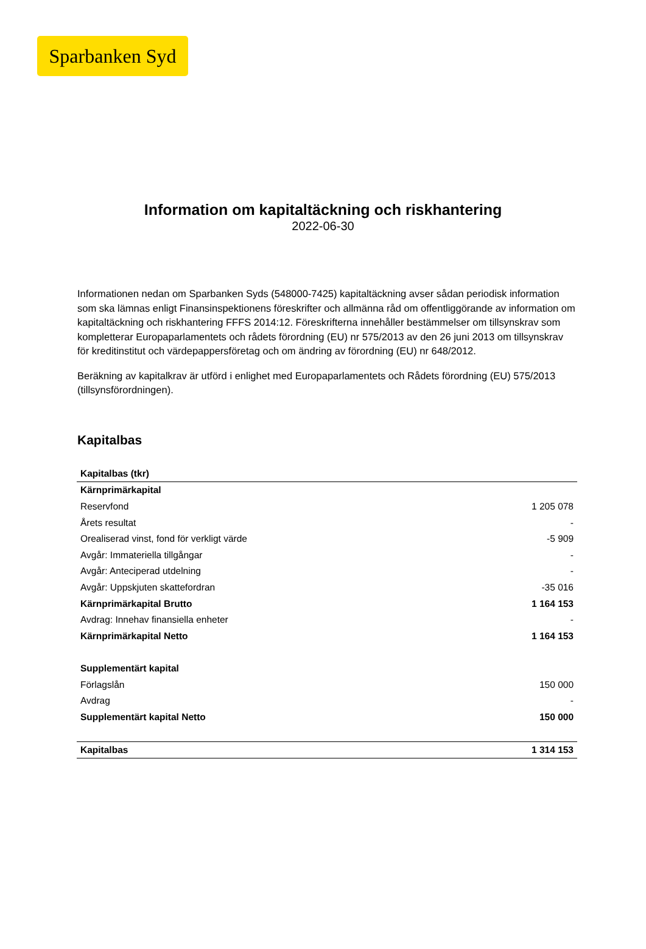Sparbanken Syd
Information om kapitaltäckning och riskhantering
2022-06-30
Informationen nedan om Sparbanken Syds (548000-7425) kapitaltäckning avser sådan periodisk information som ska lämnas enligt Finansinspektionens föreskrifter och allmänna råd om offentliggörande av information om kapitaltäckning och riskhantering FFFS 2014:12. Föreskrifterna innehåller bestämmelser om tillsynskrav som kompletterar Europaparlamentets och rådets förordning (EU) nr 575/2013 av den 26 juni 2013 om tillsynskrav för kreditinstitut och värdepappersföretag och om ändring av förordning (EU) nr 648/2012.
Beräkning av kapitalkrav är utförd i enlighet med Europaparlamentets och Rådets förordning (EU) 575/2013 (tillsynsförordningen).
Kapitalbas
| Kapitalbas (tkr) | |
| --- | --- |
| Kärnprimärkapital | |
| Reservfond | 1 205 078 |
| Årets resultat | - |
| Orealiserad vinst, fond för verkligt värde | -5 909 |
| Avgår: Immateriella tillgångar | - |
| Avgår: Anteciperad utdelning | - |
| Avgår: Uppskjuten skattefordran | -35 016 |
| Kärnprimärkapital Brutto | 1 164 153 |
| Avdrag: Innehav finansiella enheter | - |
| Kärnprimärkapital Netto | 1 164 153 |
| Supplementärt kapital | |
| Förlagslån | 150 000 |
| Avdrag | - |
| Supplementärt kapital Netto | 150 000 |
| Kapitalbas | 1 314 153 |